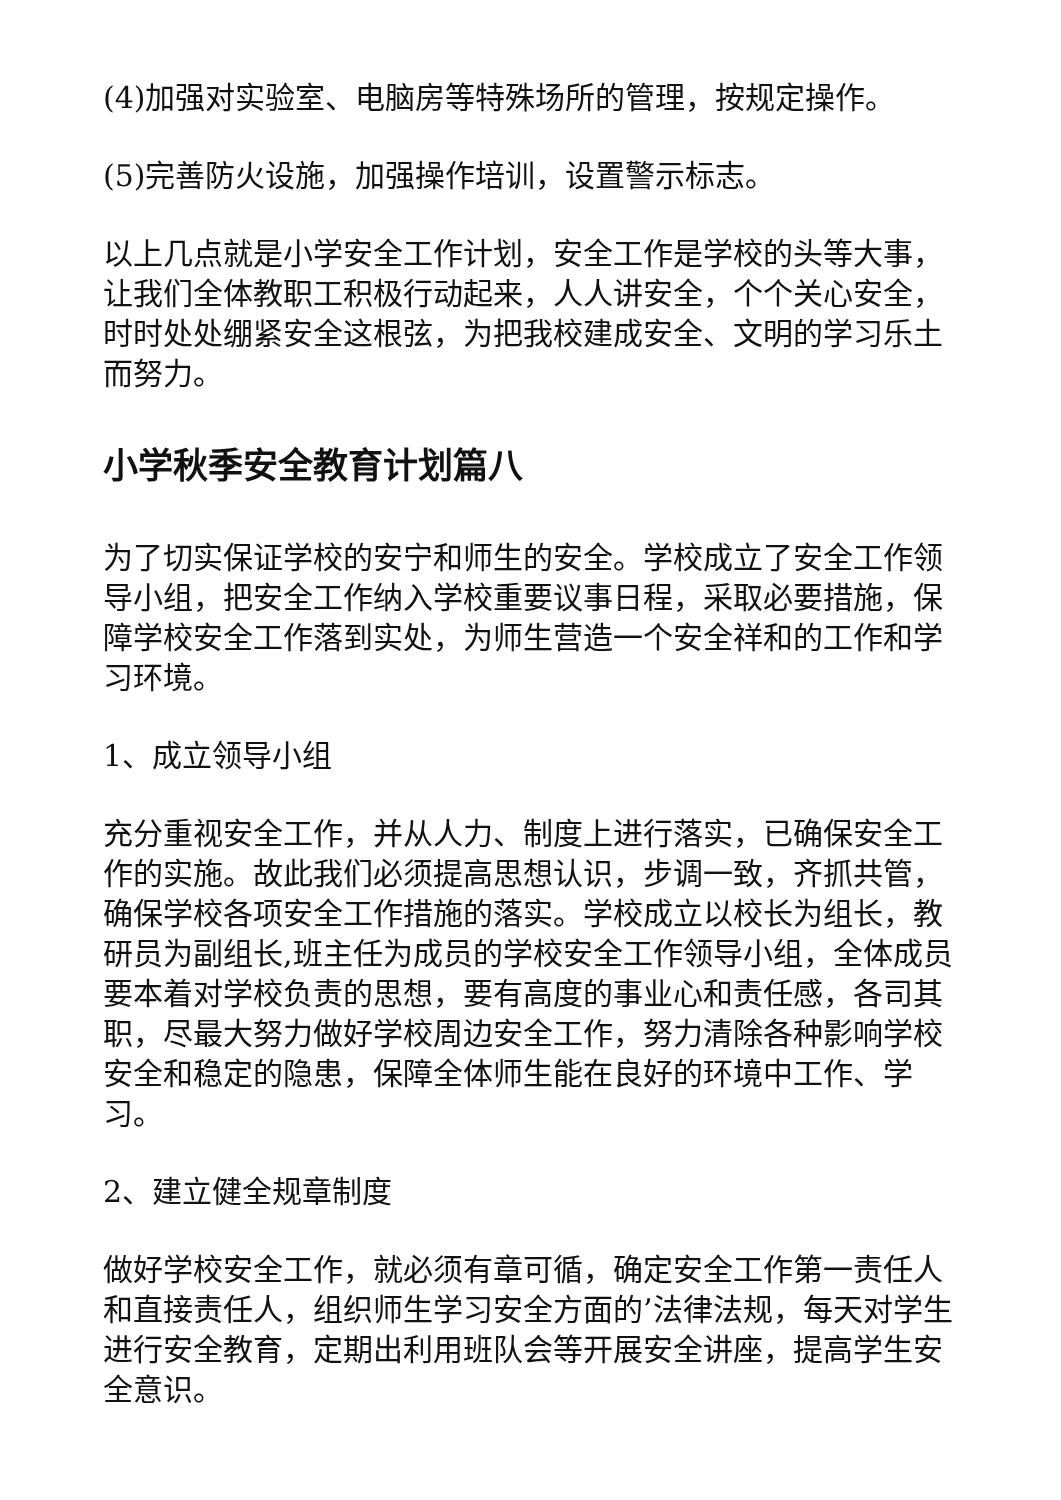(4)加强对实验室、电脑房等特殊场所的管理，按规定操作。
(5)完善防火设施，加强操作培训，设置警示标志。
以上几点就是小学安全工作计划，安全工作是学校的头等大事，让我们全体教职工积极行动起来，人人讲安全，个个关心安全，时时处处绷紧安全这根弦，为把我校建成安全、文明的学习乐土而努力。
小学秋季安全教育计划篇八
为了切实保证学校的安宁和师生的安全。学校成立了安全工作领导小组，把安全工作纳入学校重要议事日程，采取必要措施，保障学校安全工作落到实处，为师生营造一个安全祥和的工作和学习环境。
1、成立领导小组
充分重视安全工作，并从人力、制度上进行落实，已确保安全工作的实施。故此我们必须提高思想认识，步调一致，齐抓共管，确保学校各项安全工作措施的落实。学校成立以校长为组长，教研员为副组长,班主任为成员的学校安全工作领导小组，全体成员要本着对学校负责的思想，要有高度的事业心和责任感，各司其职，尽最大努力做好学校周边安全工作，努力清除各种影响学校安全和稳定的隐患，保障全体师生能在良好的环境中工作、学习。
2、建立健全规章制度
做好学校安全工作，就必须有章可循，确定安全工作第一责任人和直接责任人，组织师生学习安全方面的’法律法规，每天对学生进行安全教育，定期出利用班队会等开展安全讲座，提高学生安全意识。